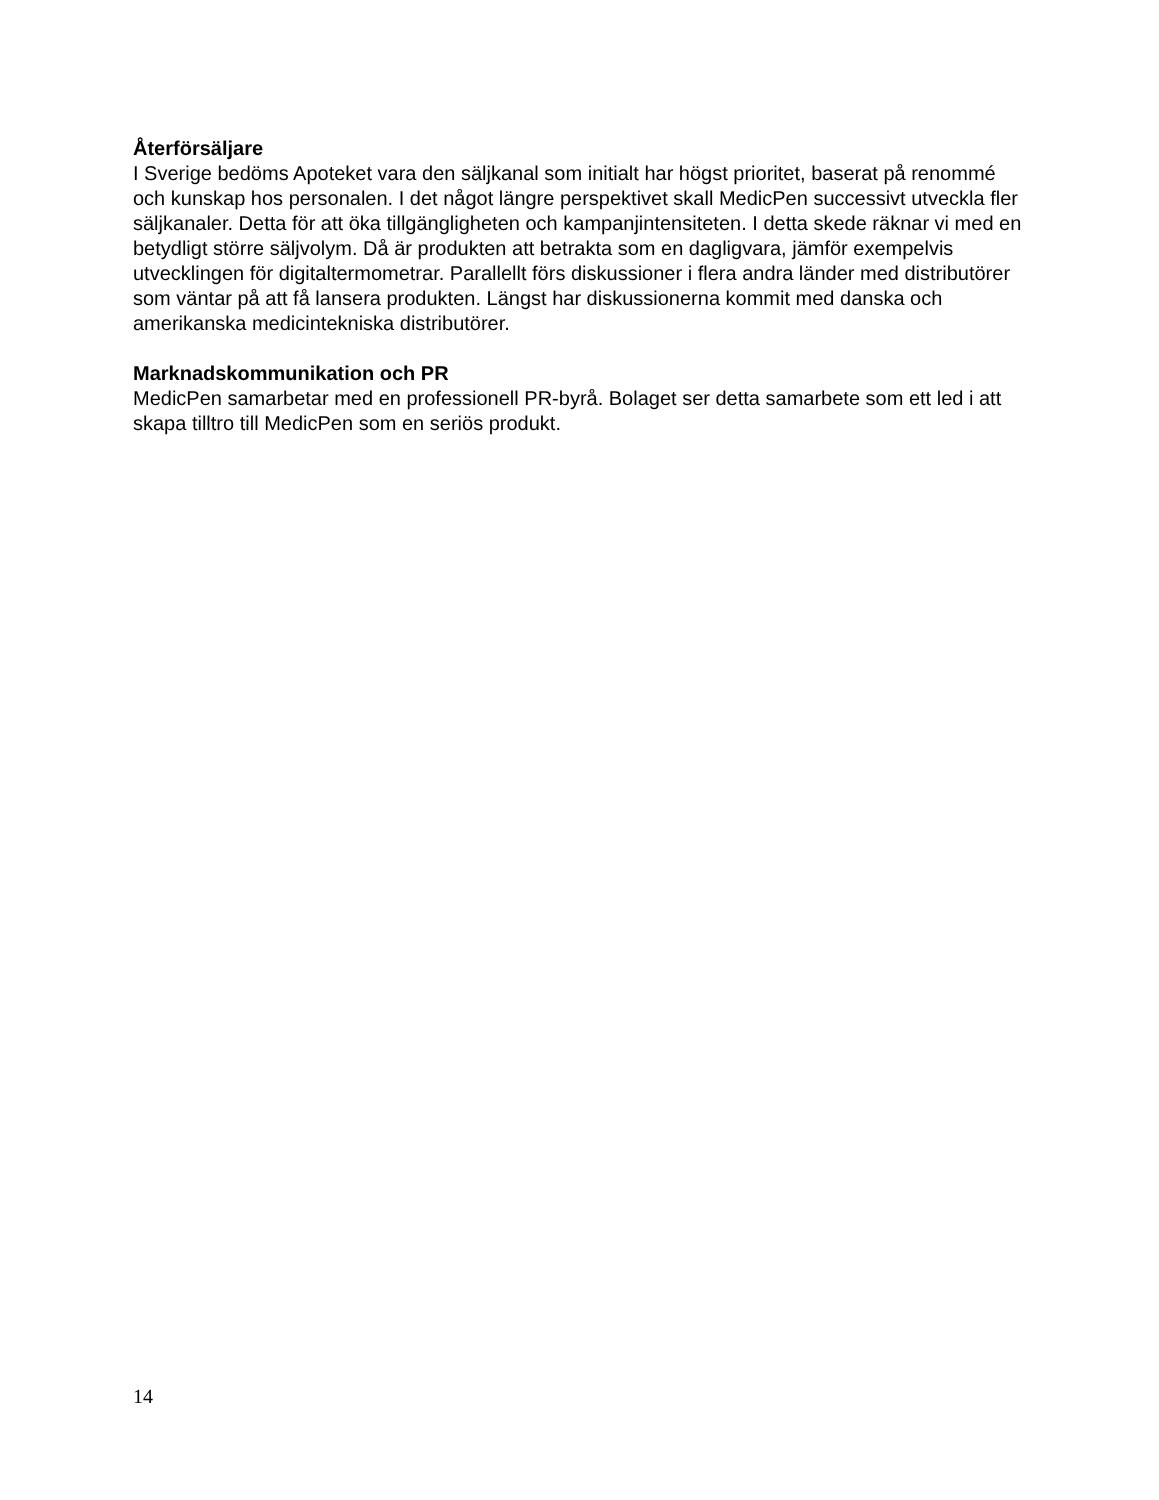Återförsäljare
I Sverige bedöms Apoteket vara den säljkanal som initialt har högst prioritet, baserat på renommé och kunskap hos personalen. I det något längre perspektivet skall MedicPen successivt utveckla fler säljkanaler. Detta för att öka tillgängligheten och kampanjintensiteten. I detta skede räknar vi med en betydligt större säljvolym. Då är produkten att betrakta som en dagligvara, jämför exempelvis utvecklingen för digitaltermometrar. Parallellt förs diskussioner i flera andra länder med distributörer som väntar på att få lansera produkten. Längst har diskussionerna kommit med danska och amerikanska medicintekniska distributörer.
Marknadskommunikation och PR
MedicPen samarbetar med en professionell PR-byrå. Bolaget ser detta samarbete som ett led i att skapa tilltro till MedicPen som en seriös produkt.
14